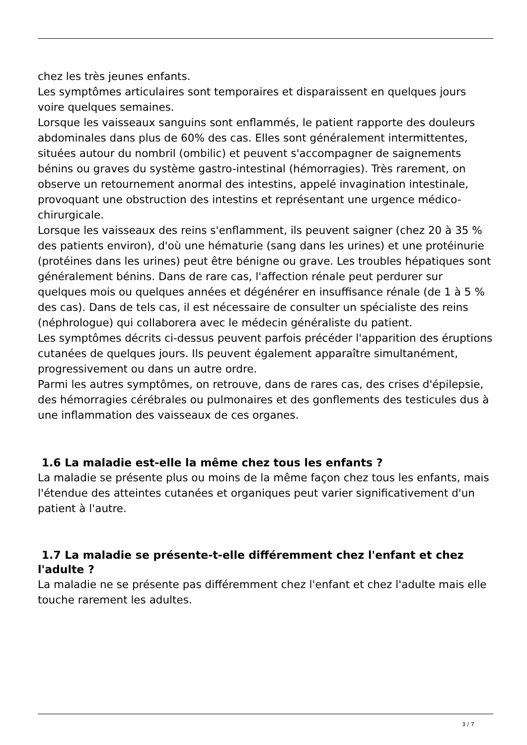chez les très jeunes enfants.
Les symptômes articulaires sont temporaires et disparaissent en quelques jours voire quelques semaines.
Lorsque les vaisseaux sanguins sont enflammés, le patient rapporte des douleurs abdominales dans plus de 60% des cas. Elles sont généralement intermittentes, situées autour du nombril (ombilic) et peuvent s'accompagner de saignements bénins ou graves du système gastro-intestinal (hémorragies). Très rarement, on observe un retournement anormal des intestins, appelé invagination intestinale, provoquant une obstruction des intestins et représentant une urgence médico-chirurgicale.
Lorsque les vaisseaux des reins s'enflamment, ils peuvent saigner (chez 20 à 35 % des patients environ), d'où une hématurie (sang dans les urines) et une protéinurie (protéines dans les urines) peut être bénigne ou grave. Les troubles hépatiques sont généralement bénins. Dans de rare cas, l'affection rénale peut perdurer sur quelques mois ou quelques années et dégénérer en insuffisance rénale (de 1 à 5 % des cas). Dans de tels cas, il est nécessaire de consulter un spécialiste des reins (néphrologue) qui collaborera avec le médecin généraliste du patient.
Les symptômes décrits ci-dessus peuvent parfois précéder l'apparition des éruptions cutanées de quelques jours. Ils peuvent également apparaître simultanément, progressivement ou dans un autre ordre.
Parmi les autres symptômes, on retrouve, dans de rares cas, des crises d'épilepsie, des hémorragies cérébrales ou pulmonaires et des gonflements des testicules dus à une inflammation des vaisseaux de ces organes.
1.6 La maladie est-elle la même chez tous les enfants ?
La maladie se présente plus ou moins de la même façon chez tous les enfants, mais l'étendue des atteintes cutanées et organiques peut varier significativement d'un patient à l'autre.
1.7 La maladie se présente-t-elle différemment chez l'enfant et chez l'adulte ?
La maladie ne se présente pas différemment chez l'enfant et chez l'adulte mais elle touche rarement les adultes.
3 / 7